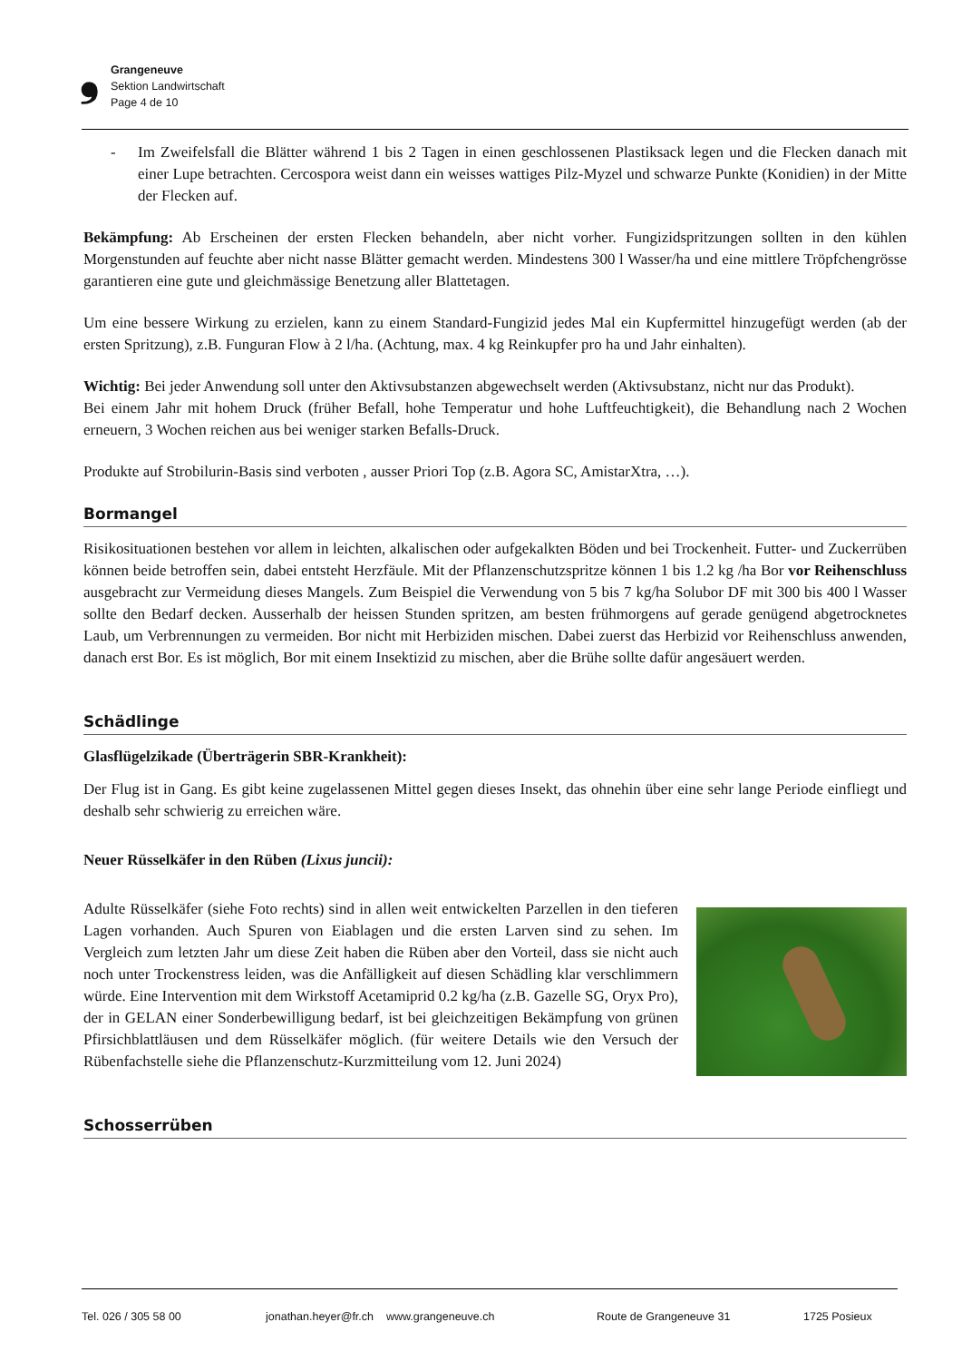❟
Grangeneuve
Sektion Landwirtschaft
Page 4 de 10
- Im Zweifelsfall die Blätter während 1 bis 2 Tagen in einen geschlossenen Plastiksack legen und die Flecken danach mit einer Lupe betrachten. Cercospora weist dann ein weisses wattiges Pilz-Myzel und schwarze Punkte (Konidien) in der Mitte der Flecken auf.
Bekämpfung: Ab Erscheinen der ersten Flecken behandeln, aber nicht vorher. Fungizidspritzungen sollten in den kühlen Morgenstunden auf feuchte aber nicht nasse Blätter gemacht werden. Mindestens 300 l Wasser/ha und eine mittlere Tröpfchengrösse garantieren eine gute und gleichmässige Benetzung aller Blattetagen.
Um eine bessere Wirkung zu erzielen, kann zu einem Standard-Fungizid jedes Mal ein Kupfermittel hinzugefügt werden (ab der ersten Spritzung), z.B. Funguran Flow à 2 l/ha. (Achtung, max. 4 kg Reinkupfer pro ha und Jahr einhalten).
Wichtig: Bei jeder Anwendung soll unter den Aktivsubstanzen abgewechselt werden (Aktivsubstanz, nicht nur das Produkt).
Bei einem Jahr mit hohem Druck (früher Befall, hohe Temperatur und hohe Luftfeuchtigkeit), die Behandlung nach 2 Wochen erneuern, 3 Wochen reichen aus bei weniger starken Befalls-Druck.
Produkte auf Strobilurin-Basis sind verboten , ausser Priori Top (z.B. Agora SC, AmistarXtra, …).
Bormangel
Risikosituationen bestehen vor allem in leichten, alkalischen oder aufgekalkten Böden und bei Trockenheit. Futter- und Zuckerrüben können beide betroffen sein, dabei entsteht Herzfäule. Mit der Pflanzenschutzspritze können 1 bis 1.2 kg /ha Bor vor Reihenschluss ausgebracht zur Vermeidung dieses Mangels. Zum Beispiel die Verwendung von 5 bis 7 kg/ha Solubor DF mit 300 bis 400 l Wasser sollte den Bedarf decken. Ausserhalb der heissen Stunden spritzen, am besten frühmorgens auf gerade genügend abgetrocknetes Laub, um Verbrennungen zu vermeiden. Bor nicht mit Herbiziden mischen. Dabei zuerst das Herbizid vor Reihenschluss anwenden, danach erst Bor. Es ist möglich, Bor mit einem Insektizid zu mischen, aber die Brühe sollte dafür angesäuert werden.
Schädlinge
Glasflügelzikade (Überträgerin SBR-Krankheit):
Der Flug ist in Gang. Es gibt keine zugelassenen Mittel gegen dieses Insekt, das ohnehin über eine sehr lange Periode einfliegt und deshalb sehr schwierig zu erreichen wäre.
Neuer Rüsselkäfer in den Rüben (Lixus juncii):
Adulte Rüsselkäfer (siehe Foto rechts) sind in allen weit entwickelten Parzellen in den tieferen Lagen vorhanden. Auch Spuren von Eiablagen und die ersten Larven sind zu sehen. Im Vergleich zum letzten Jahr um diese Zeit haben die Rüben aber den Vorteil, dass sie nicht auch noch unter Trockenstress leiden, was die Anfälligkeit auf diesen Schädling klar verschlimmern würde. Eine Intervention mit dem Wirkstoff Acetamiprid 0.2 kg/ha (z.B. Gazelle SG, Oryx Pro), der in GELAN einer Sonderbewilligung bedarf, ist bei gleichzeitigen Bekämpfung von grünen Pfirsichblattläusen und dem Rüsselkäfer möglich. (für weitere Details wie den Versuch der Rübenfachstelle siehe die Pflanzenschutz-Kurzmitteilung vom 12. Juni 2024)
Schosserrüben
Tel. 026 / 305 58 00 jonathan.heyer@fr.ch www.grangeneuve.ch Route de Grangeneuve 31 1725 Posieux